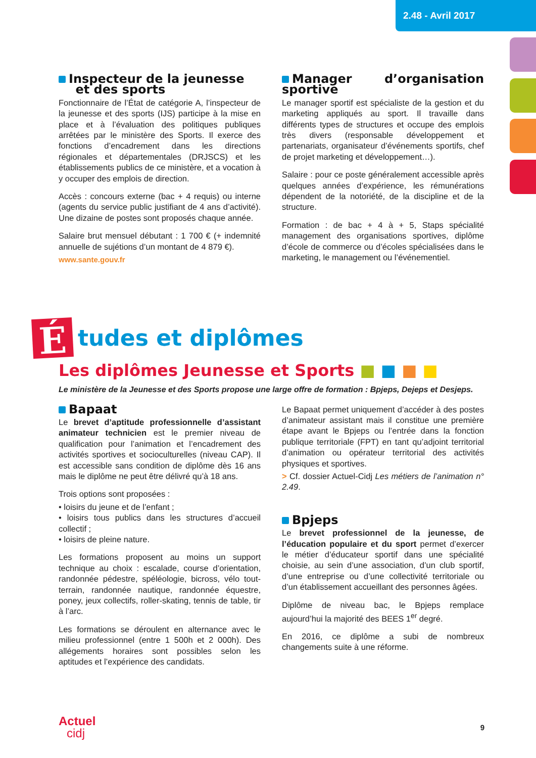2.48 - Avril 2017
Inspecteur de la jeunesse
et des sports
Fonctionnaire de l’État de catégorie A, l’inspecteur de la jeunesse et des sports (IJS) participe à la mise en place et à l’évaluation des politiques publiques arrêtées par le ministère des Sports. Il exerce des fonctions d’encadrement dans les directions régionales et départementales (DRJSCS) et les établissements publics de ce ministère, et a vocation à y occuper des emplois de direction.
Accès : concours externe (bac + 4 requis) ou interne (agents du service public justifiant de 4 ans d’activité). Une dizaine de postes sont proposés chaque année.
Salaire brut mensuel débutant : 1 700 € (+ indemnité annuelle de sujétions d’un montant de 4 879 €).
www.sante.gouv.fr
Manager d’organisation sportive
Le manager sportif est spécialiste de la gestion et du marketing appliqués au sport. Il travaille dans différents types de structures et occupe des emplois très divers (responsable développement et partenariats, organisateur d’événements sportifs, chef de projet marketing et développement…).
Salaire : pour ce poste généralement accessible après quelques années d’expérience, les rémunérations dépendent de la notoriété, de la discipline et de la structure.
Formation : de bac + 4 à + 5, Staps spécialité management des organisations sportives, diplôme d’école de commerce ou d’écoles spécialisées dans le marketing, le management ou l’événementiel.
É
tudes et diplômes
Les diplômes Jeunesse et Sports ■ ■ ■ ■
Le ministère de la Jeunesse et des Sports propose une large offre de formation : Bpjeps, Dejeps et Desjeps.
Bapaat
Le brevet d’aptitude professionnelle d’assistant animateur technicien est le premier niveau de qualification pour l’animation et l’encadrement des activités sportives et socioculturelles (niveau CAP). Il est accessible sans condition de diplôme dès 16 ans mais le diplôme ne peut être délivré qu’à 18 ans.
Trois options sont proposées :
• loisirs du jeune et de l’enfant ;
• loisirs tous publics dans les structures d’accueil collectif ;
• loisirs de pleine nature.
Les formations proposent au moins un support technique au choix : escalade, course d’orientation, randonnée pédestre, spéléologie, bicross, vélo tout-terrain, randonnée nautique, randonnée équestre, poney, jeux collectifs, roller-skating, tennis de table, tir à l’arc.
Les formations se déroulent en alternance avec le milieu professionnel (entre 1 500h et 2 000h). Des allégements horaires sont possibles selon les aptitudes et l’expérience des candidats.
Le Bapaat permet uniquement d’accéder à des postes d’animateur assistant mais il constitue une première étape avant le Bpjeps ou l’entrée dans la fonction publique territoriale (FPT) en tant qu’adjoint territorial d’animation ou opérateur territorial des activités physiques et sportives.
> Cf. dossier Actuel-Cidj Les métiers de l’animation n° 2.49.
Bpjeps
Le brevet professionnel de la jeunesse, de l’éducation populaire et du sport permet d’exercer le métier d’éducateur sportif dans une spécialité choisie, au sein d’une association, d’un club sportif, d’une entreprise ou d’une collectivité territoriale ou d’un établissement accueillant des personnes âgées.
Diplôme de niveau bac, le Bpjeps remplace aujourd’hui la majorité des BEES 1<sup>er</sup> degré.
En 2016, ce diplôme a subi de nombreux changements suite à une réforme.
Actuel
cidj
9